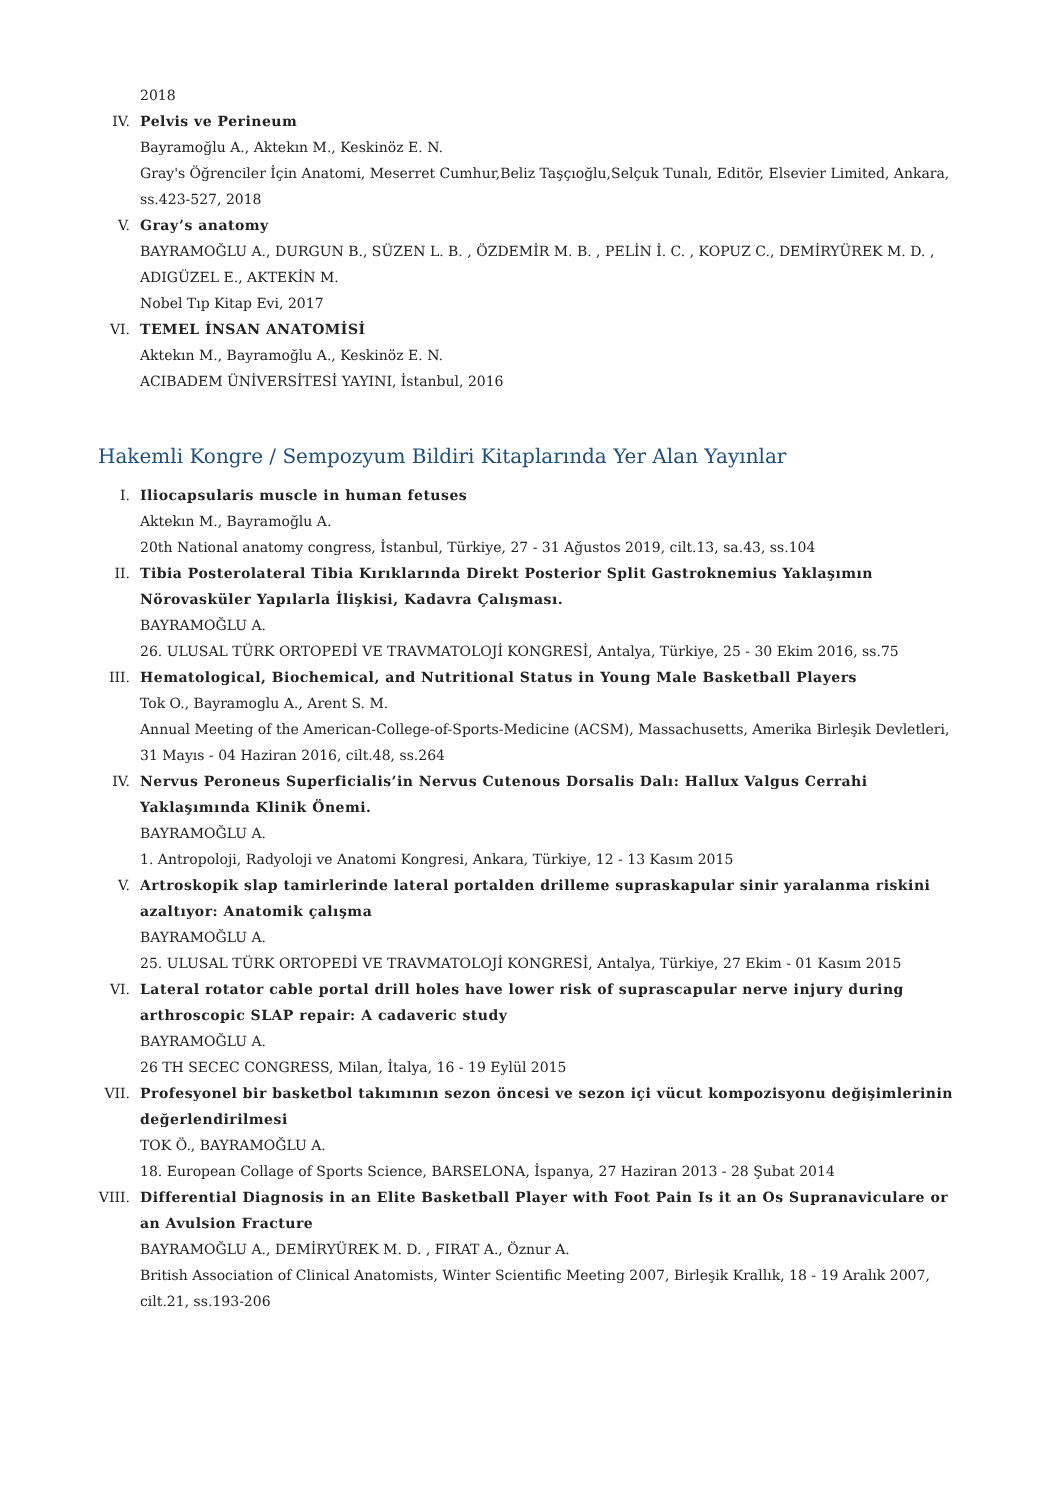2018
IV. Pelvis ve Perineum
Bayramoğlu A., Aktekın M., Keskinöz E. N.
Gray's Öğrenciler İçin Anatomi, Meserret Cumhur,Beliz Taşçıoğlu,Selçuk Tunalı, Editör, Elsevier Limited, Ankara, ss.423-527, 2018
V. Gray’s anatomy
BAYRAMOĞLU A., DURGUN B., SÜZEN L. B. , ÖZDEMİR M. B. , PELİN İ. C. , KOPUZ C., DEMİRYÜREK M. D. , ADIGÜZEL E., AKTEKİN M.
Nobel Tıp Kitap Evi, 2017
VI. TEMEL İNSAN ANATOMİSİ
Aktekın M., Bayramoğlu A., Keskinöz E. N.
ACIBADEM ÜNİVERSİTESİ YAYINI, İstanbul, 2016
Hakemli Kongre / Sempozyum Bildiri Kitaplarında Yer Alan Yayınlar
I. Iliocapsularis muscle in human fetuses
Aktekın M., Bayramoğlu A.
20th National anatomy congress, İstanbul, Türkiye, 27 - 31 Ağustos 2019, cilt.13, sa.43, ss.104
II. Tibia Posterolateral Tibia Kırıklarında Direkt Posterior Split Gastroknemius Yaklaşımın Nörovasküler Yapılarla İlişkisi, Kadavra Çalışması.
BAYRAMOĞLU A.
26. ULUSAL TÜRK ORTOPEDİ VE TRAVMATOLOJİ KONGRESİ, Antalya, Türkiye, 25 - 30 Ekim 2016, ss.75
III. Hematological, Biochemical, and Nutritional Status in Young Male Basketball Players
Tok O., Bayramoglu A., Arent S. M.
Annual Meeting of the American-College-of-Sports-Medicine (ACSM), Massachusetts, Amerika Birleşik Devletleri, 31 Mayıs - 04 Haziran 2016, cilt.48, ss.264
IV. Nervus Peroneus Superficialis’in Nervus Cutenous Dorsalis Dalı: Hallux Valgus Cerrahi Yaklaşımında Klinik Önemi.
BAYRAMOĞLU A.
1. Antropoloji, Radyoloji ve Anatomi Kongresi, Ankara, Türkiye, 12 - 13 Kasım 2015
V. Artroskopik slap tamirlerinde lateral portalden drilleme supraskapular sinir yaralanma riskini azaltıyor: Anatomik çalışma
BAYRAMOĞLU A.
25. ULUSAL TÜRK ORTOPEDİ VE TRAVMATOLOJİ KONGRESİ, Antalya, Türkiye, 27 Ekim - 01 Kasım 2015
VI. Lateral rotator cable portal drill holes have lower risk of suprascapular nerve injury during arthroscopic SLAP repair: A cadaveric study
BAYRAMOĞLU A.
26 TH SECEC CONGRESS, Milan, İtalya, 16 - 19 Eylül 2015
VII. Profesyonel bir basketbol takımının sezon öncesi ve sezon içi vücut kompozisyonu değişimlerinin değerlendirilmesi
TOK Ö., BAYRAMOĞLU A.
18. European Collage of Sports Science, BARSELONA, İspanya, 27 Haziran 2013 - 28 Şubat 2014
VIII.
Differential Diagnosis in an Elite Basketball Player with Foot Pain Is it an Os Supranaviculare or an Avulsion Fracture
BAYRAMOĞLU A., DEMİRYÜREK M. D. , FIRAT A., Öznur A.
British Association of Clinical Anatomists, Winter Scientific Meeting 2007, Birleşik Krallık, 18 - 19 Aralık 2007, cilt.21, ss.193-206